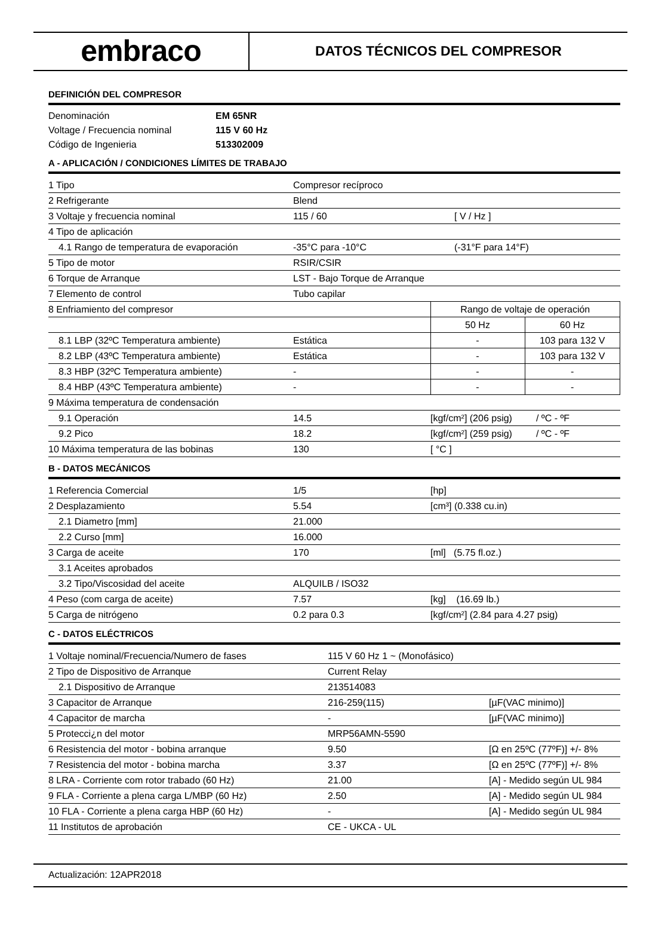embraco
DATOS TÉCNICOS DEL COMPRESOR
DEFINICIÓN DEL COMPRESOR
| Denominación | EM 65NR |
| Voltage / Frecuencia nominal | 115 V 60 Hz |
| Código de Ingenieria | 513302009 |
A - APLICACIÓN / CONDICIONES LÍMITES DE TRABAJO
| 1 Tipo | Compresor recíproco | | |
| 2 Refrigerante | Blend | | |
| 3 Voltaje y frecuencia nominal | 115 / 60 | [ V / Hz ] | |
| 4 Tipo de aplicación | | | |
| 4.1 Rango de temperatura de evaporación | -35°C para -10°C | (-31°F para 14°F) | |
| 5 Tipo de motor | RSIR/CSIR | | |
| 6 Torque de Arranque | LST - Bajo Torque de Arranque | | |
| 7 Elemento de control | Tubo capilar | | |
| 8 Enfriamiento del compresor | | Rango de voltaje de operación | |
| | | 50 Hz | 60 Hz |
| 8.1 LBP (32ºC Temperatura ambiente) | Estática | - | 103 para 132 V |
| 8.2 LBP (43ºC Temperatura ambiente) | Estática | - | 103 para 132 V |
| 8.3 HBP (32ºC Temperatura ambiente) | - | - | - |
| 8.4 HBP (43ºC Temperatura ambiente) | - | - | - |
| 9 Máxima temperatura de condensación | | | |
| 9.1 Operación | 14.5 | [kgf/cm²] (206 psig) / ºC - ºF | |
| 9.2 Pico | 18.2 | [kgf/cm²] (259 psig) / ºC - ºF | |
| 10 Máxima temperatura de las bobinas | 130 | [ °C ] | |
B - DATOS MECÁNICOS
| 1 Referencia Comercial | 1/5 | [hp] |
| 2 Desplazamiento | 5.54 | [cm³] (0.338 cu.in) |
| 2.1 Diametro [mm] | 21.000 | |
| 2.2 Curso [mm] | 16.000 | |
| 3 Carga de aceite | 170 | [ml] (5.75 fl.oz.) |
| 3.1 Aceites aprobados | | |
| 3.2 Tipo/Viscosidad del aceite | ALQUILB / ISO32 | |
| 4 Peso (com carga de aceite) | 7.57 | [kg] (16.69 lb.) |
| 5 Carga de nitrógeno | 0.2 para 0.3 | [kgf/cm²] (2.84 para 4.27 psig) |
C - DATOS ELÉCTRICOS
| 1 Voltaje nominal/Frecuencia/Numero de fases | 115 V 60 Hz 1 ~ (Monofásico) | |
| 2 Tipo de Dispositivo de Arranque | Current Relay | |
| 2.1 Dispositivo de Arranque | 213514083 | |
| 3 Capacitor de Arranque | 216-259(115) | [µF(VAC minimo)] |
| 4 Capacitor de marcha | - | [µF(VAC minimo)] |
| 5 Protecci¿n del motor | MRP56AMN-5590 | |
| 6 Resistencia del motor - bobina arranque | 9.50 | [Ω en 25ºC (77ºF)] +/- 8% |
| 7 Resistencia del motor - bobina marcha | 3.37 | [Ω en 25ºC (77ºF)] +/- 8% |
| 8 LRA - Corriente com rotor trabado (60 Hz) | 21.00 | [A] - Medido según UL 984 |
| 9 FLA - Corriente a plena carga L/MBP (60 Hz) | 2.50 | [A] - Medido según UL 984 |
| 10 FLA - Corriente a plena carga HBP (60 Hz) | - | [A] - Medido según UL 984 |
| 11 Institutos de aprobación | CE - UKCA - UL | |
Actualización: 12APR2018